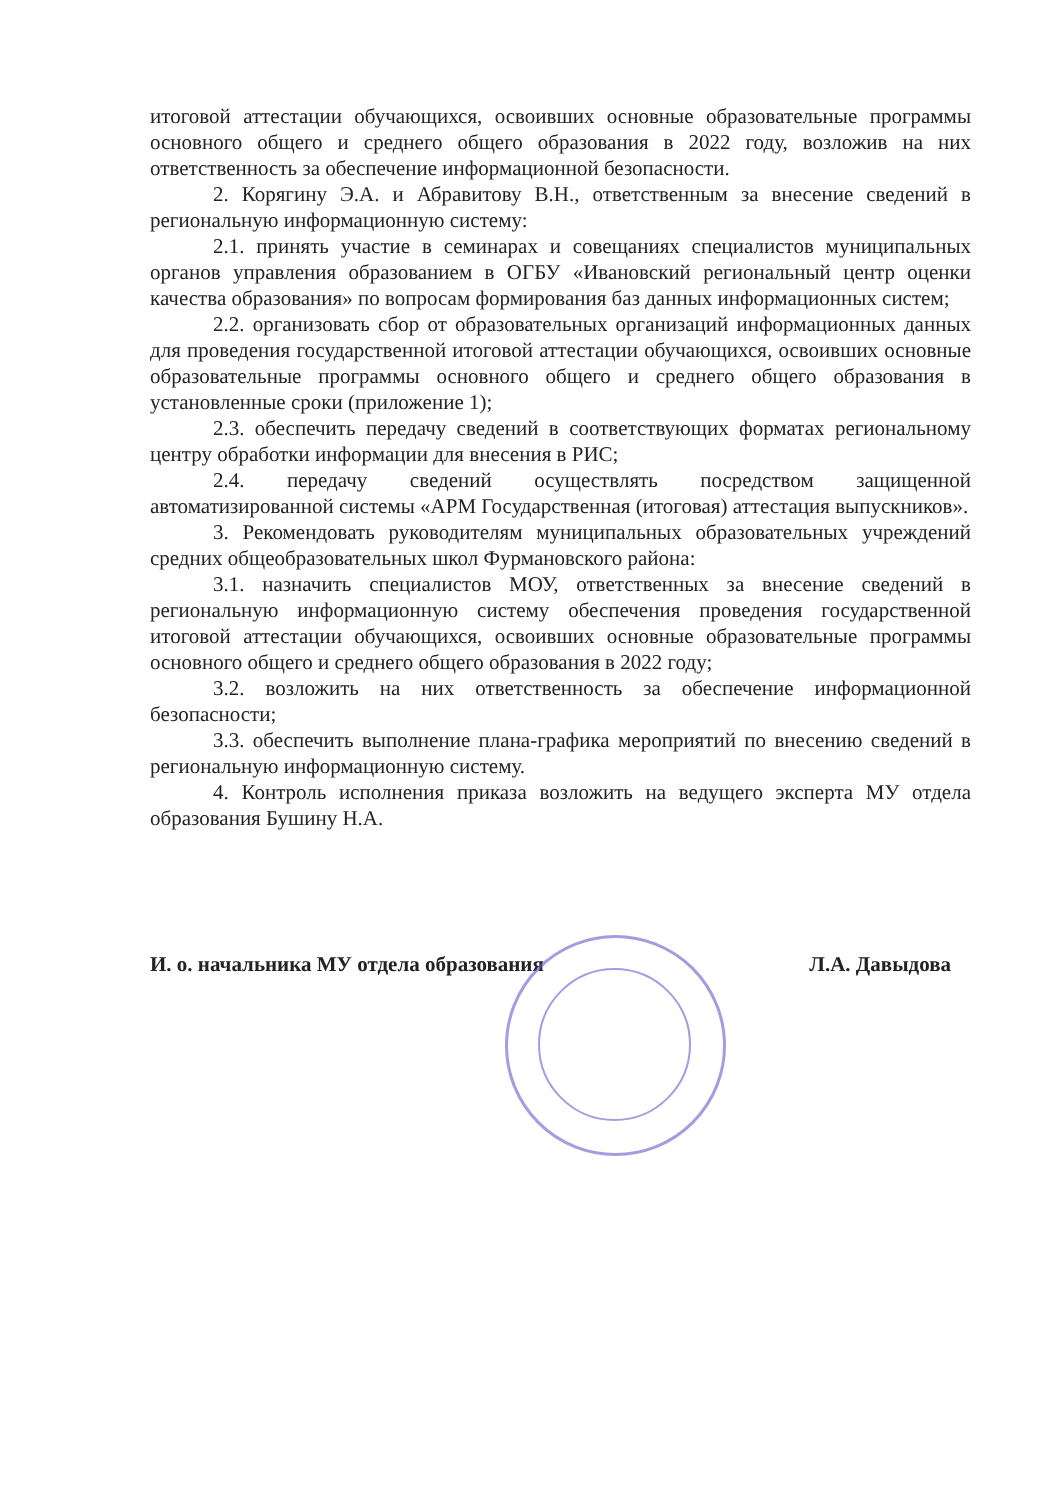итоговой аттестации обучающихся, освоивших основные образовательные программы основного общего и среднего общего образования в 2022 году, возложив на них ответственность за обеспечение информационной безопасности.
2. Корягину Э.А. и Абравитову В.Н., ответственным за внесение сведений в региональную информационную систему:
2.1. принять участие в семинарах и совещаниях специалистов муниципальных органов управления образованием в ОГБУ «Ивановский региональный центр оценки качества образования» по вопросам формирования баз данных информационных систем;
2.2. организовать сбор от образовательных организаций информационных данных для проведения государственной итоговой аттестации обучающихся, освоивших основные образовательные программы основного общего и среднего общего образования в установленные сроки (приложение 1);
2.3. обеспечить передачу сведений в соответствующих форматах региональному центру обработки информации для внесения в РИС;
2.4. передачу сведений осуществлять посредством защищенной автоматизированной системы «АРМ Государственная (итоговая) аттестация выпускников».
3. Рекомендовать руководителям муниципальных образовательных учреждений средних общеобразовательных школ Фурмановского района:
3.1. назначить специалистов МОУ, ответственных за внесение сведений в региональную информационную систему обеспечения проведения государственной итоговой аттестации обучающихся, освоивших основные образовательные программы основного общего и среднего общего образования в 2022 году;
3.2. возложить на них ответственность за обеспечение информационной безопасности;
3.3. обеспечить выполнение плана-графика мероприятий по внесению сведений в региональную информационную систему.
4. Контроль исполнения приказа возложить на ведущего эксперта МУ отдела образования Бушину Н.А.
И. о. начальника МУ отдела образования Л.А. Давыдова